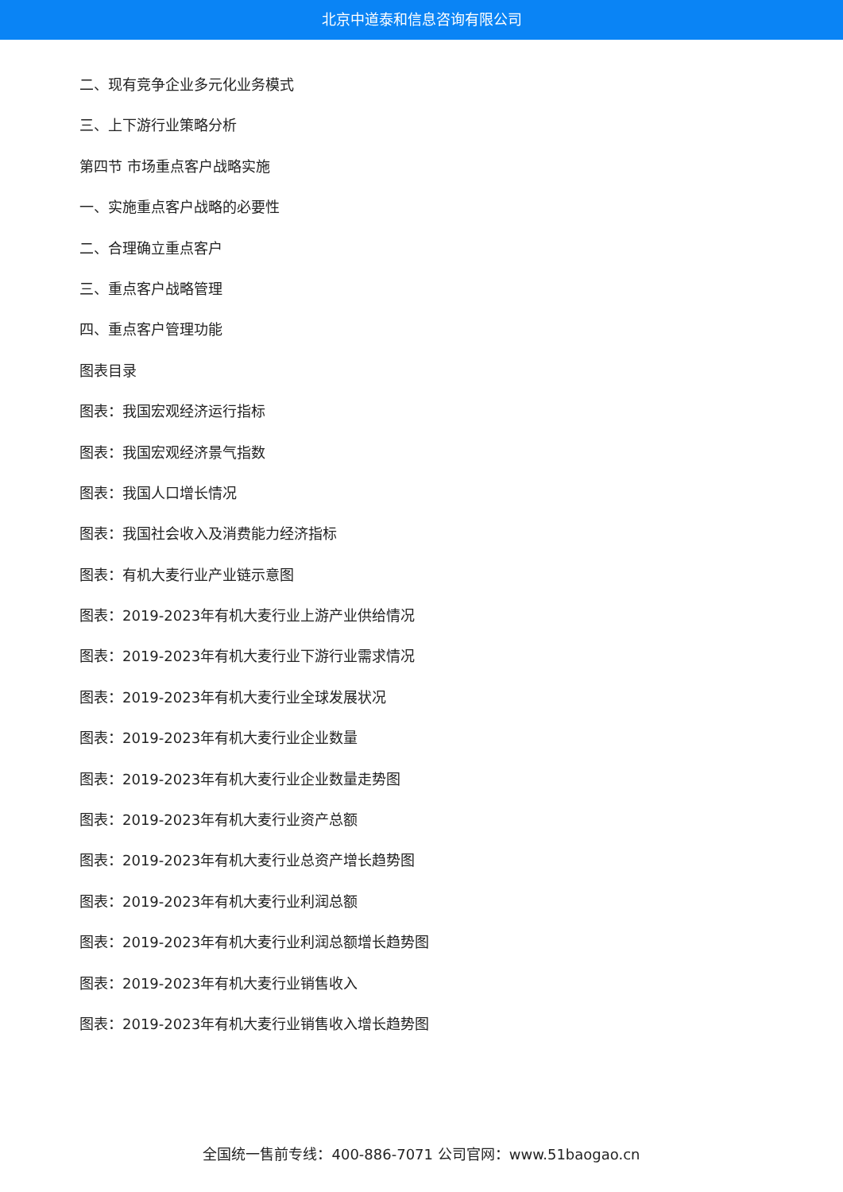北京中道泰和信息咨询有限公司
二、现有竞争企业多元化业务模式
三、上下游行业策略分析
第四节 市场重点客户战略实施
一、实施重点客户战略的必要性
二、合理确立重点客户
三、重点客户战略管理
四、重点客户管理功能
图表目录
图表：我国宏观经济运行指标
图表：我国宏观经济景气指数
图表：我国人口增长情况
图表：我国社会收入及消费能力经济指标
图表：有机大麦行业产业链示意图
图表：2019-2023年有机大麦行业上游产业供给情况
图表：2019-2023年有机大麦行业下游行业需求情况
图表：2019-2023年有机大麦行业全球发展状况
图表：2019-2023年有机大麦行业企业数量
图表：2019-2023年有机大麦行业企业数量走势图
图表：2019-2023年有机大麦行业资产总额
图表：2019-2023年有机大麦行业总资产增长趋势图
图表：2019-2023年有机大麦行业利润总额
图表：2019-2023年有机大麦行业利润总额增长趋势图
图表：2019-2023年有机大麦行业销售收入
图表：2019-2023年有机大麦行业销售收入增长趋势图
全国统一售前专线：400-886-7071 公司官网：www.51baogao.cn